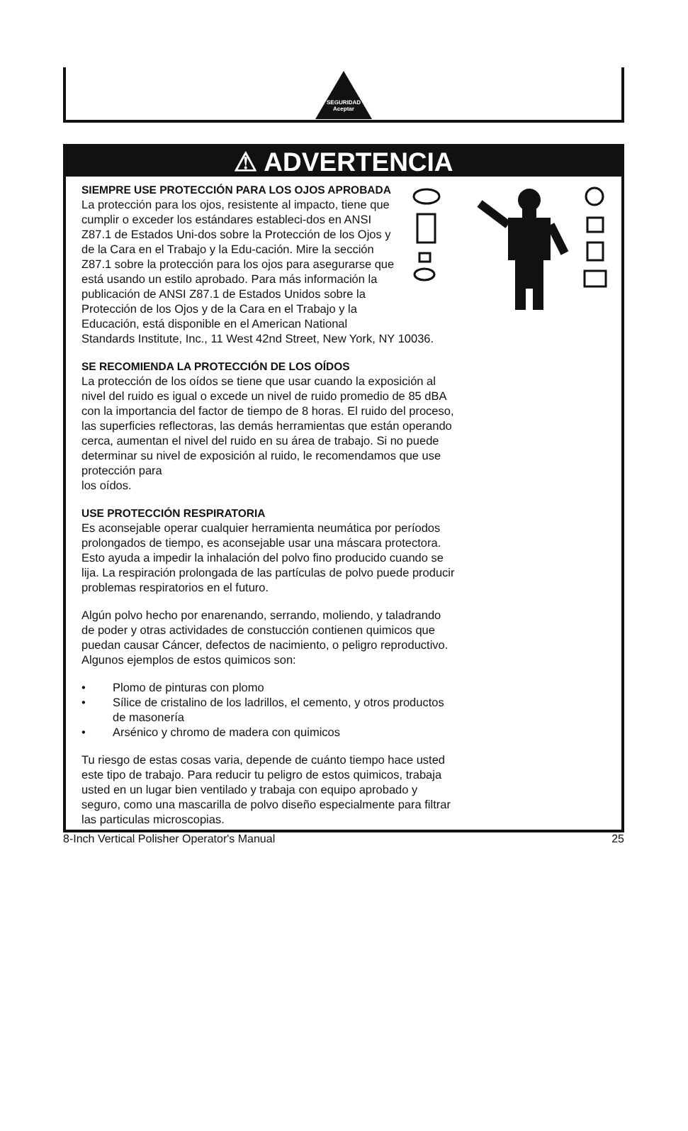SEGURIDAD Aceptar
⚠ ADVERTENCIA
SIEMPRE USE PROTECCIÓN PARA LOS OJOS APROBADA
La protección para los ojos, resistente al impacto, tiene que cumplir o exceder los estándares estableci-dos en ANSI Z87.1 de Estados Uni-dos sobre la Protección de los Ojos y de la Cara en el Trabajo y la Edu-cación. Mire la sección Z87.1 sobre la protección para los ojos para asegurarse que está usando un estilo aprobado. Para más información la publicación de ANSI Z87.1 de Estados Unidos sobre la Protección de los Ojos y de la Cara en el Trabajo y la Educación, está disponible en el American National Standards Institute, Inc., 11 West 42nd Street, New York, NY 10036.
SE RECOMIENDA LA PROTECCIÓN DE LOS OÍDOS
La protección de los oídos se tiene que usar cuando la exposición al nivel del ruido es igual o excede un nivel de ruido promedio de 85 dBA con la importancia del factor de tiempo de 8 horas. El ruido del proceso, las superficies reflectoras, las demás herramientas que están operando cerca, aumentan el nivel del ruido en su área de trabajo. Si no puede determinar su nivel de exposición al ruido, le recomendamos que use protección para
los oídos.
USE PROTECCIÓN RESPIRATORIA
Es aconsejable operar cualquier herramienta neumática por períodos prolongados de tiempo, es aconsejable usar una máscara protectora. Esto ayuda a impedir la inhalación del polvo fino producido cuando se lija. La respiración prolongada de las partículas de polvo puede producir problemas respiratorios en el futuro.
Algún polvo hecho por enarenando, serrando, moliendo, y taladrando de poder y otras actividades de constucción contienen quimicos que puedan causar Cáncer, defectos de nacimiento, o peligro reproductivo. Algunos ejemplos de estos quimicos son:
• Plomo de pinturas con plomo
• Sílice de cristalino de los ladrillos, el cemento, y otros productos de masonería
• Arsénico y chromo de madera con quimicos
Tu riesgo de estas cosas varia, depende de cuánto tiempo hace usted este tipo de trabajo. Para reducir tu peligro de estos quimicos, trabaja usted en un lugar bien ventilado y trabaja con equipo aprobado y seguro, como una mascarilla de polvo diseño especialmente para filtrar las particulas microscopias.
8-Inch Vertical Polisher Operator's Manual 25